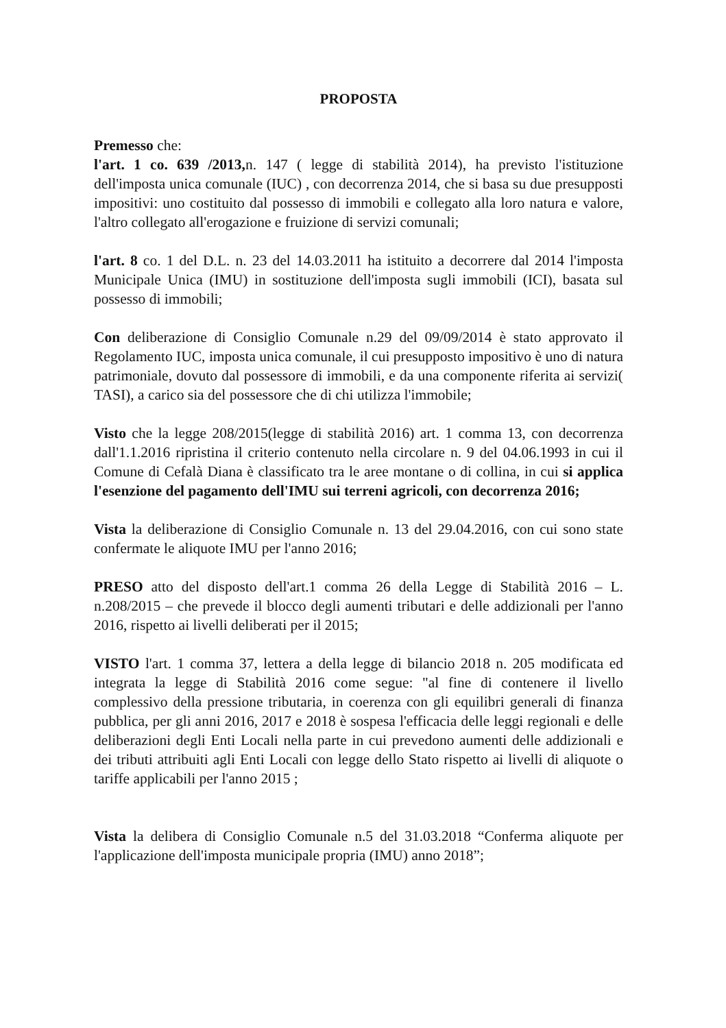PROPOSTA
Premesso che:
l'art. 1 co. 639 /2013, n. 147 ( legge di stabilità 2014), ha previsto l'istituzione dell'imposta unica comunale (IUC) , con decorrenza 2014, che si basa su due presupposti impositivi: uno costituito dal possesso di immobili e collegato alla loro natura e valore, l'altro collegato all'erogazione e fruizione di servizi comunali;
l'art. 8 co. 1 del D.L. n. 23 del 14.03.2011 ha istituito a decorrere dal 2014 l'imposta Municipale Unica (IMU) in sostituzione dell'imposta sugli immobili (ICI), basata sul possesso di immobili;
Con deliberazione di Consiglio Comunale n.29 del 09/09/2014 è stato approvato il Regolamento IUC, imposta unica comunale, il cui presupposto impositivo è uno di natura patrimoniale, dovuto dal possessore di immobili, e da una componente riferita ai servizi( TASI), a carico sia del possessore che di chi utilizza l'immobile;
Visto che la legge 208/2015(legge di stabilità 2016) art. 1 comma 13, con decorrenza dall'1.1.2016 ripristina il criterio contenuto nella circolare n. 9 del 04.06.1993 in cui il Comune di Cefalà Diana è classificato tra le aree montane o di collina, in cui si applica l'esenzione del pagamento dell'IMU sui terreni agricoli, con decorrenza 2016;
Vista la deliberazione di Consiglio Comunale n. 13 del 29.04.2016, con cui sono state confermate le aliquote IMU per l'anno 2016;
PRESO atto del disposto dell'art.1 comma 26 della Legge di Stabilità 2016 – L. n.208/2015 – che prevede il blocco degli aumenti tributari e delle addizionali per l'anno 2016, rispetto ai livelli deliberati per il 2015;
VISTO l'art. 1 comma 37, lettera a della legge di bilancio 2018 n. 205 modificata ed integrata la legge di Stabilità 2016 come segue: "al fine di contenere il livello complessivo della pressione tributaria, in coerenza con gli equilibri generali di finanza pubblica, per gli anni 2016, 2017 e 2018 è sospesa l'efficacia delle leggi regionali e delle deliberazioni degli Enti Locali nella parte in cui prevedono aumenti delle addizionali e dei tributi attribuiti agli Enti Locali con legge dello Stato rispetto ai livelli di aliquote o tariffe applicabili per l'anno 2015 ;
Vista la delibera di Consiglio Comunale n.5 del 31.03.2018 “Conferma aliquote per l'applicazione dell'imposta municipale propria (IMU) anno 2018”;